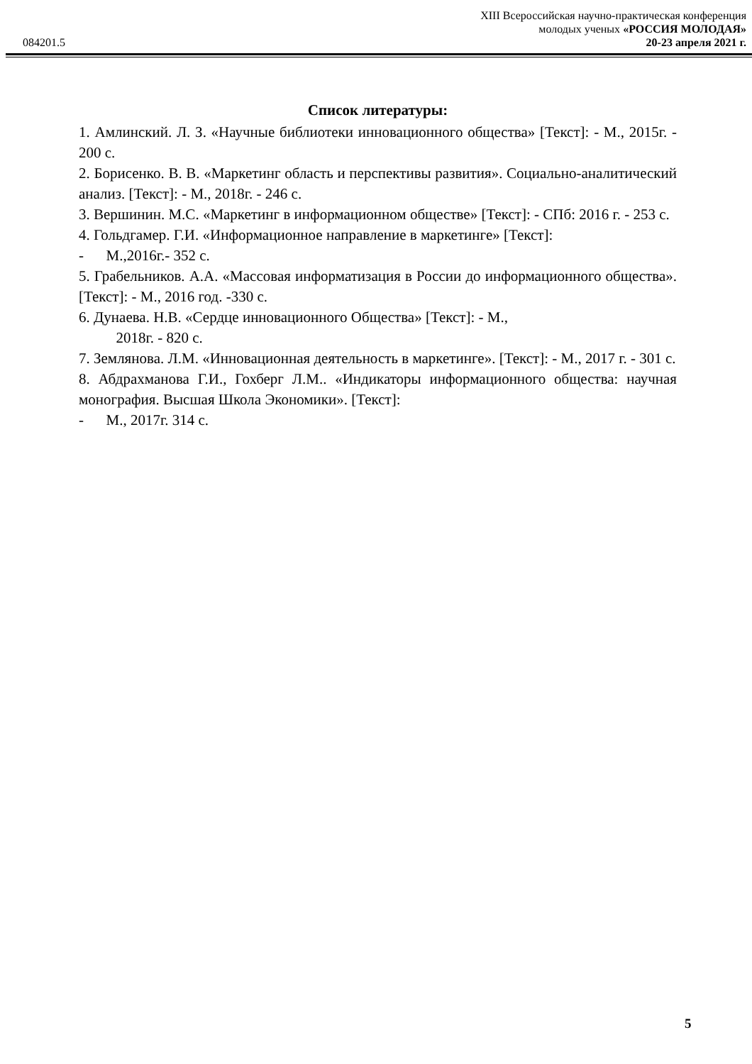XIII Всероссийская научно-практическая конференция
молодых ученых «РОССИЯ МОЛОДАЯ»
084201.5 20-23 апреля 2021 г.
Список литературы:
1. Амлинский. Л. З. «Научные библиотеки инновационного общества» [Текст]: - М., 2015г. - 200 с.
2. Борисенко. В. В. «Маркетинг область и перспективы развития». Социально-аналитический анализ. [Текст]: - М., 2018г. - 246 с.
3. Вершинин. М.С. «Маркетинг в информационном обществе» [Текст]: - СПб: 2016 г. - 253 с.
4. Гольдгамер. Г.И. «Информационное направление в маркетинге» [Текст]:
- М.,2016г.- 352 с.
5. Грабельников. А.А. «Массовая информатизация в России до информационного общества». [Текст]: - М., 2016 год. -330 с.
6. Дунаева. Н.В. «Сердце инновационного Общества» [Текст]: - М.,
2018г. - 820 с.
7. Землянова. Л.М. «Инновационная деятельность в маркетинге». [Текст]: - М., 2017 г. - 301 с.
8. Абдрахманова Г.И., Гохберг Л.М.. «Индикаторы информационного общества: научная монография. Высшая Школа Экономики». [Текст]:
- М., 2017г. 314 с.
5